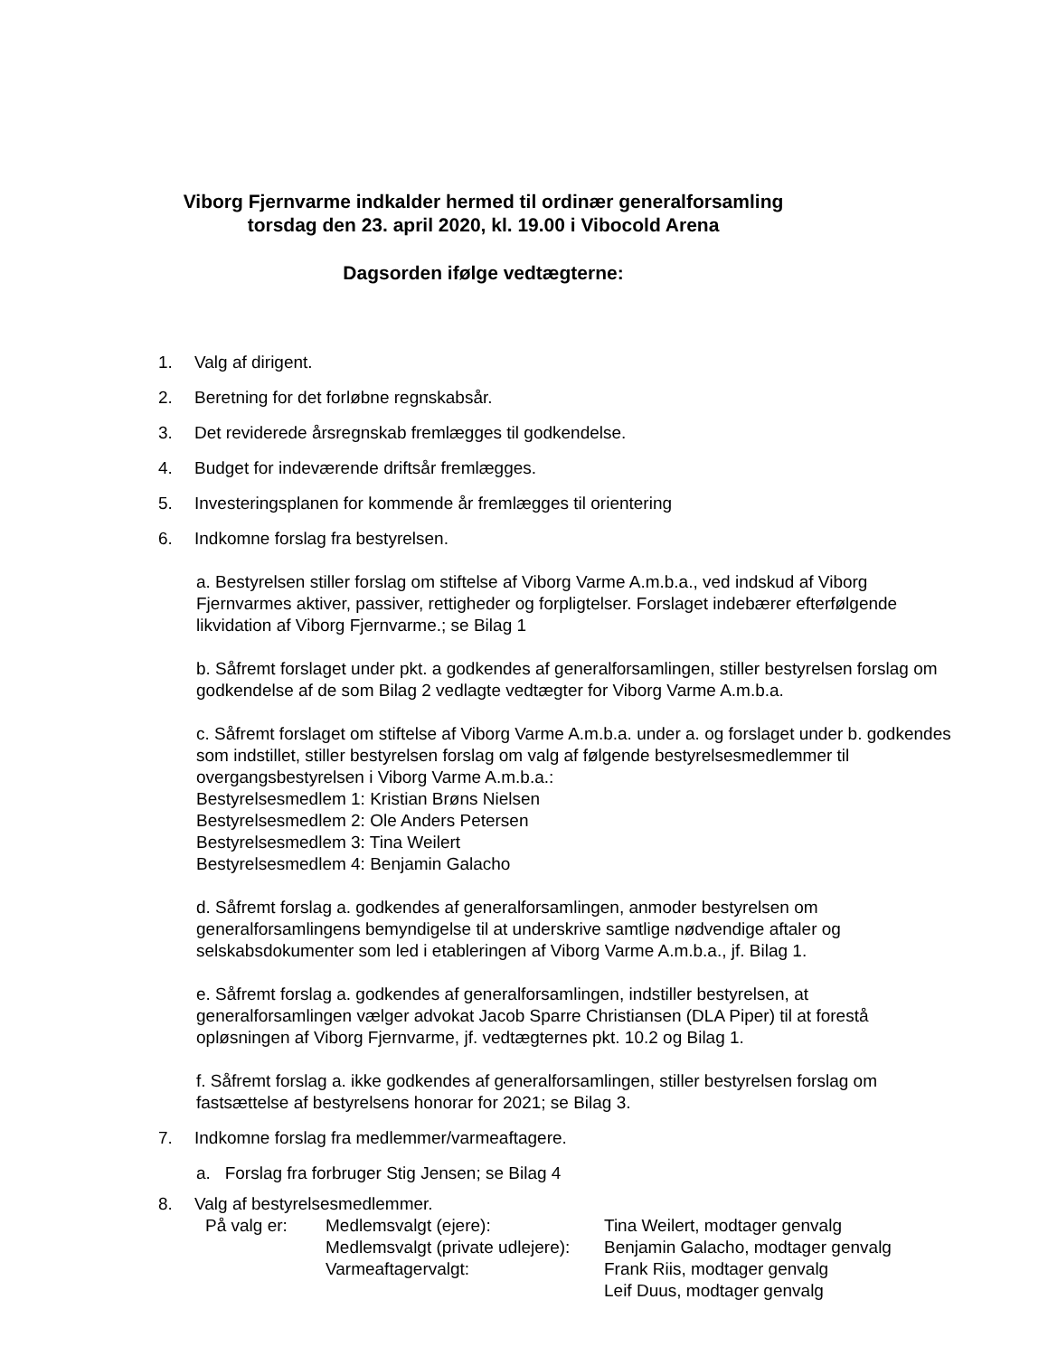Viborg Fjernvarme indkalder hermed til ordinær generalforsamling
torsdag den 23. april 2020, kl. 19.00 i Vibocold Arena
Dagsorden ifølge vedtægterne:
1. Valg af dirigent.
2. Beretning for det forløbne regnskabsår.
3. Det reviderede årsregnskab fremlægges til godkendelse.
4. Budget for indeværende driftsår fremlægges.
5. Investeringsplanen for kommende år fremlægges til orientering
6. Indkomne forslag fra bestyrelsen.
a. Bestyrelsen stiller forslag om stiftelse af Viborg Varme A.m.b.a., ved indskud af Viborg Fjernvarmes aktiver, passiver, rettigheder og forpligtelser. Forslaget indebærer efterfølgende likvidation af Viborg Fjernvarme.; se Bilag 1
b. Såfremt forslaget under pkt. a godkendes af generalforsamlingen, stiller bestyrelsen forslag om godkendelse af de som Bilag 2 vedlagte vedtægter for Viborg Varme A.m.b.a.
c. Såfremt forslaget om stiftelse af Viborg Varme A.m.b.a. under a. og forslaget under b. godkendes som indstillet, stiller bestyrelsen forslag om valg af følgende bestyrelsesmedlemmer til overgangsbestyrelsen i Viborg Varme A.m.b.a.:
Bestyrelsesmedlem 1: Kristian Brøns Nielsen
Bestyrelsesmedlem 2: Ole Anders Petersen
Bestyrelsesmedlem 3: Tina Weilert
Bestyrelsesmedlem 4: Benjamin Galacho
d. Såfremt forslag a. godkendes af generalforsamlingen, anmoder bestyrelsen om generalforsamlingens bemyndigelse til at underskrive samtlige nødvendige aftaler og selskabsdokumenter som led i etableringen af Viborg Varme A.m.b.a., jf. Bilag 1.
e. Såfremt forslag a. godkendes af generalforsamlingen, indstiller bestyrelsen, at generalforsamlingen vælger advokat Jacob Sparre Christiansen (DLA Piper) til at forestå opløsningen af Viborg Fjernvarme, jf. vedtægternes pkt. 10.2 og Bilag 1.
f. Såfremt forslag a. ikke godkendes af generalforsamlingen, stiller bestyrelsen forslag om fastsættelse af bestyrelsens honorar for 2021; se Bilag 3.
7. Indkomne forslag fra medlemmer/varmeaftagere.
a. Forslag fra forbruger Stig Jensen; se Bilag 4
8. Valg af bestyrelsesmedlemmer.
På valg er: Medlemsvalgt (ejere): Tina Weilert, modtager genvalg
Medlemsvalgt (private udlejere): Benjamin Galacho, modtager genvalg
Varmeaftagervalgt: Frank Riis, modtager genvalg
Leif Duus, modtager genvalg